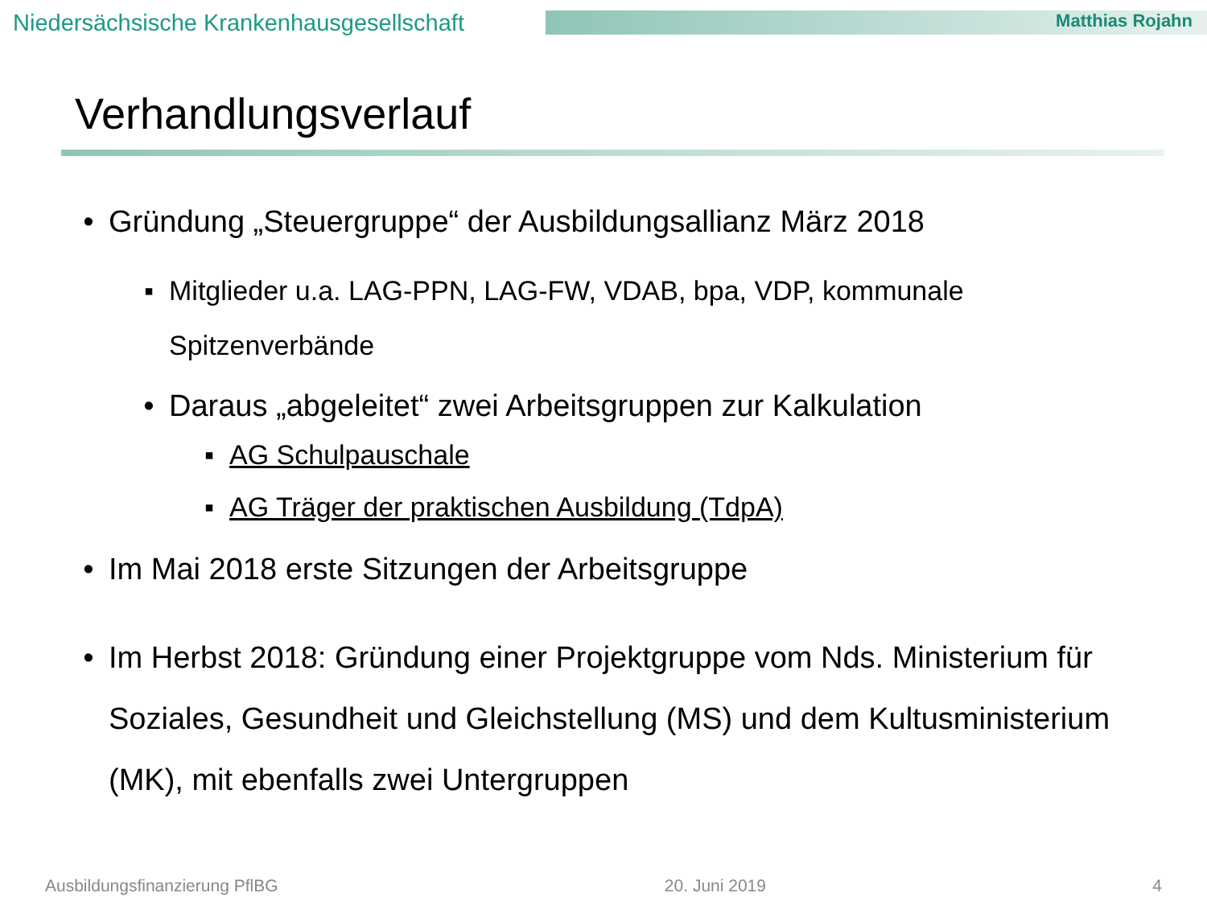Niedersächsische Krankenhausgesellschaft
Matthias Rojahn
Verhandlungsverlauf
• Gründung „Steuergruppe“ der Ausbildungsallianz März 2018
▪ Mitglieder u.a. LAG-PPN, LAG-FW, VDAB, bpa, VDP, kommunale Spitzenverbände
• Daraus „abgeleitet“ zwei Arbeitsgruppen zur Kalkulation
▪ AG Schulpauschale
▪ AG Träger der praktischen Ausbildung (TdpA)
• Im Mai 2018 erste Sitzungen der Arbeitsgruppe
• Im Herbst 2018: Gründung einer Projektgruppe vom Nds. Ministerium für Soziales, Gesundheit und Gleichstellung (MS) und dem Kultusministerium (MK), mit ebenfalls zwei Untergruppen
Ausbildungsfinanzierung PflBG 20. Juni 2019 4